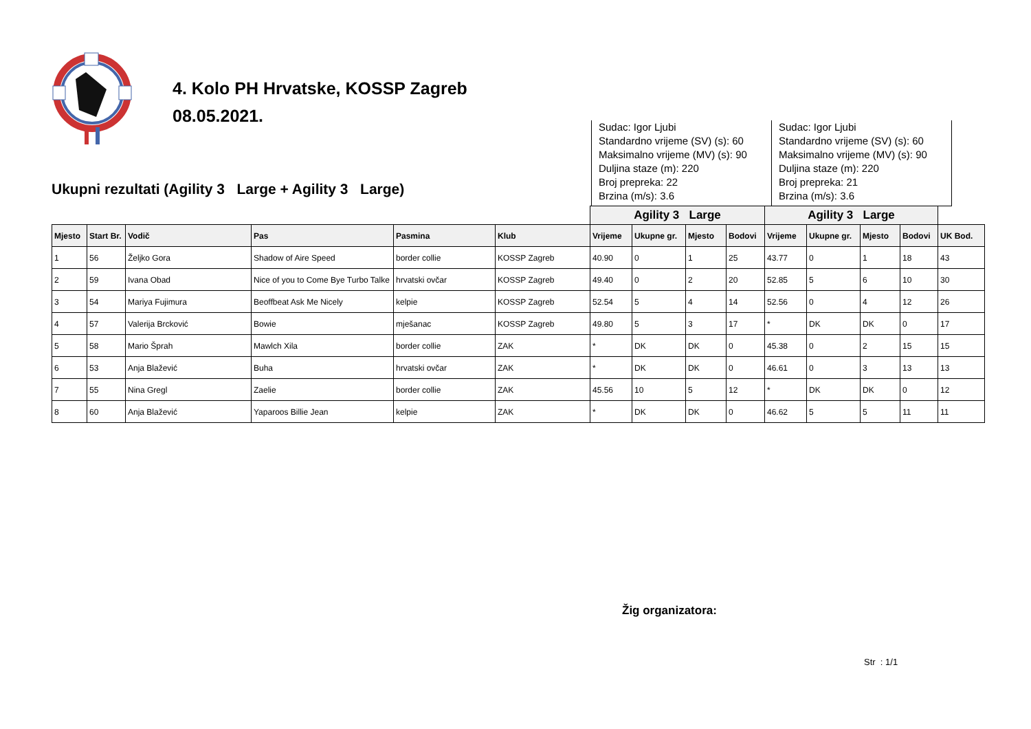4. Kolo PH Hrvatske, KOSSP Zagreb
08.05.2021.
Ukupni rezultati (Agility 3 Large + Agility 3 Large)
Sudac: Igor Ljubi
Standardno vrijeme (SV) (s): 60
Maksimalno vrijeme (MV) (s): 90
Duljina staze (m): 220
Broj prepreka: 22
Brzina (m/s): 3.6
Sudac: Igor Ljubi
Standardno vrijeme (SV) (s): 60
Maksimalno vrijeme (MV) (s): 90
Duljina staze (m): 220
Broj prepreka: 21
Brzina (m/s): 3.6
| | | | | | | Agility 3 Large | | | | Agility 3 Large | | | | |
| --- | --- | --- | --- | --- | --- | --- | --- | --- | --- | --- | --- | --- | --- | --- |
| Mjesto | Start Br. | Vodič | Pas | Pasmina | Klub | Vrijeme | Ukupne gr. | Mjesto | Bodovi | Vrijeme | Ukupne gr. | Mjesto | Bodovi | UK Bod. |
| 1 | 56 | Željko Gora | Shadow of Aire Speed | border collie | KOSSP Zagreb | 40.90 | 0 | 1 | 25 | 43.77 | 0 | 1 | 18 | 43 |
| 2 | 59 | Ivana Obad | Nice of you to Come Bye Turbo Talke | hrvatski ovčar | KOSSP Zagreb | 49.40 | 0 | 2 | 20 | 52.85 | 5 | 6 | 10 | 30 |
| 3 | 54 | Mariya Fujimura | Beoffbeat Ask Me Nicely | kelpie | KOSSP Zagreb | 52.54 | 5 | 4 | 14 | 52.56 | 0 | 4 | 12 | 26 |
| 4 | 57 | Valerija Brcković | Bowie | mješanac | KOSSP Zagreb | 49.80 | 5 | 3 | 17 | * | DK | DK | 0 | 17 |
| 5 | 58 | Mario Šprah | Mawlch Xila | border collie | ZAK | * | DK | DK | 0 | 45.38 | 0 | 2 | 15 | 15 |
| 6 | 53 | Anja Blažević | Buha | hrvatski ovčar | ZAK | * | DK | DK | 0 | 46.61 | 0 | 3 | 13 | 13 |
| 7 | 55 | Nina Gregl | Zaelie | border collie | ZAK | 45.56 | 10 | 5 | 12 | * | DK | DK | 0 | 12 |
| 8 | 60 | Anja Blažević | Yaparoos Billie Jean | kelpie | ZAK | * | DK | DK | 0 | 46.62 | 5 | 5 | 11 | 11 |
Žig organizatora:
Str : 1/1